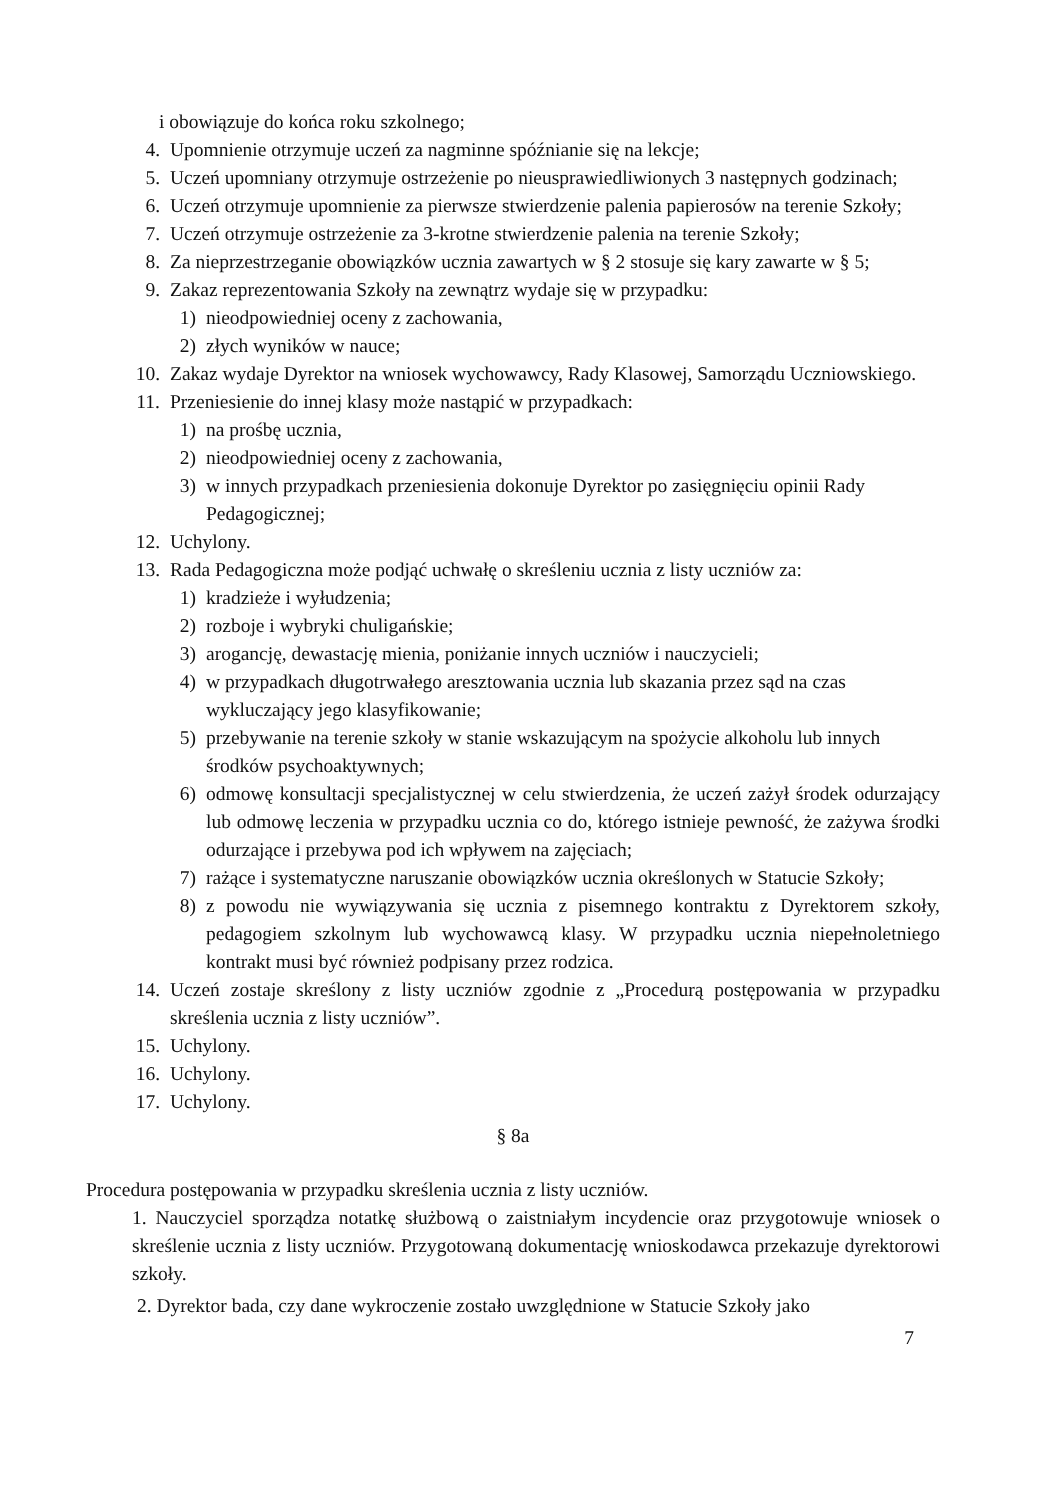i obowiązuje do końca roku szkolnego;
4. Upomnienie otrzymuje uczeń za nagminne spóźnianie się na lekcje;
5. Uczeń upomniany otrzymuje ostrzeżenie po nieusprawiedliwionych 3 następnych godzinach;
6. Uczeń otrzymuje upomnienie za pierwsze stwierdzenie palenia papierosów na terenie Szkoły;
7. Uczeń otrzymuje ostrzeżenie za 3-krotne stwierdzenie palenia na terenie Szkoły;
8. Za nieprzestrzeganie obowiązków ucznia zawartych w § 2 stosuje się kary zawarte w § 5;
9. Zakaz reprezentowania Szkoły na zewnątrz wydaje się w przypadku:
1) nieodpowiedniej oceny z zachowania,
2) złych wyników w nauce;
10. Zakaz wydaje Dyrektor na wniosek wychowawcy, Rady Klasowej, Samorządu Uczniowskiego.
11. Przeniesienie do innej klasy może nastąpić w przypadkach:
1) na prośbę ucznia,
2) nieodpowiedniej oceny z zachowania,
3) w innych przypadkach przeniesienia dokonuje Dyrektor po zasięgnięciu opinii Rady Pedagogicznej;
12. Uchylony.
13. Rada Pedagogiczna może podjąć uchwałę o skreśleniu ucznia z listy uczniów za:
1) kradzieże i wyłudzenia;
2) rozboje i wybryki chuligańskie;
3) arogancję, dewastację mienia, poniżanie innych uczniów i nauczycieli;
4) w przypadkach długotrwałego aresztowania ucznia lub skazania przez sąd na czas wykluczający jego klasyfikowanie;
5) przebywanie na terenie szkoły w stanie wskazującym na spożycie alkoholu lub innych środków psychoaktywnych;
6) odmowę konsultacji specjalistycznej w celu stwierdzenia, że uczeń zażył środek odurzający lub odmowę leczenia w przypadku ucznia co do, którego istnieje pewność, że zażywa środki odurzające i przebywa pod ich wpływem na zajęciach;
7) rażące i systematyczne naruszanie obowiązków ucznia określonych w Statucie Szkoły;
8) z powodu nie wywiązywania się ucznia z pisemnego kontraktu z Dyrektorem szkoły, pedagogiem szkolnym lub wychowawcą klasy. W przypadku ucznia niepełnoletniego kontrakt musi być również podpisany przez rodzica.
14. Uczeń zostaje skreślony z listy uczniów zgodnie z „Procedurą postępowania w przypadku skreślenia ucznia z listy uczniów”.
15. Uchylony.
16. Uchylony.
17. Uchylony.
§ 8a
Procedura postępowania w przypadku skreślenia ucznia z listy uczniów.
1. Nauczyciel sporządza notatkę służbową o zaistniałym incydencie oraz przygotowuje wniosek o skreślenie ucznia z listy uczniów. Przygotowaną dokumentację wnioskodawca przekazuje dyrektorowi szkoły.
2. Dyrektor bada, czy dane wykroczenie zostało uwzględnione w Statucie Szkoły jako
7